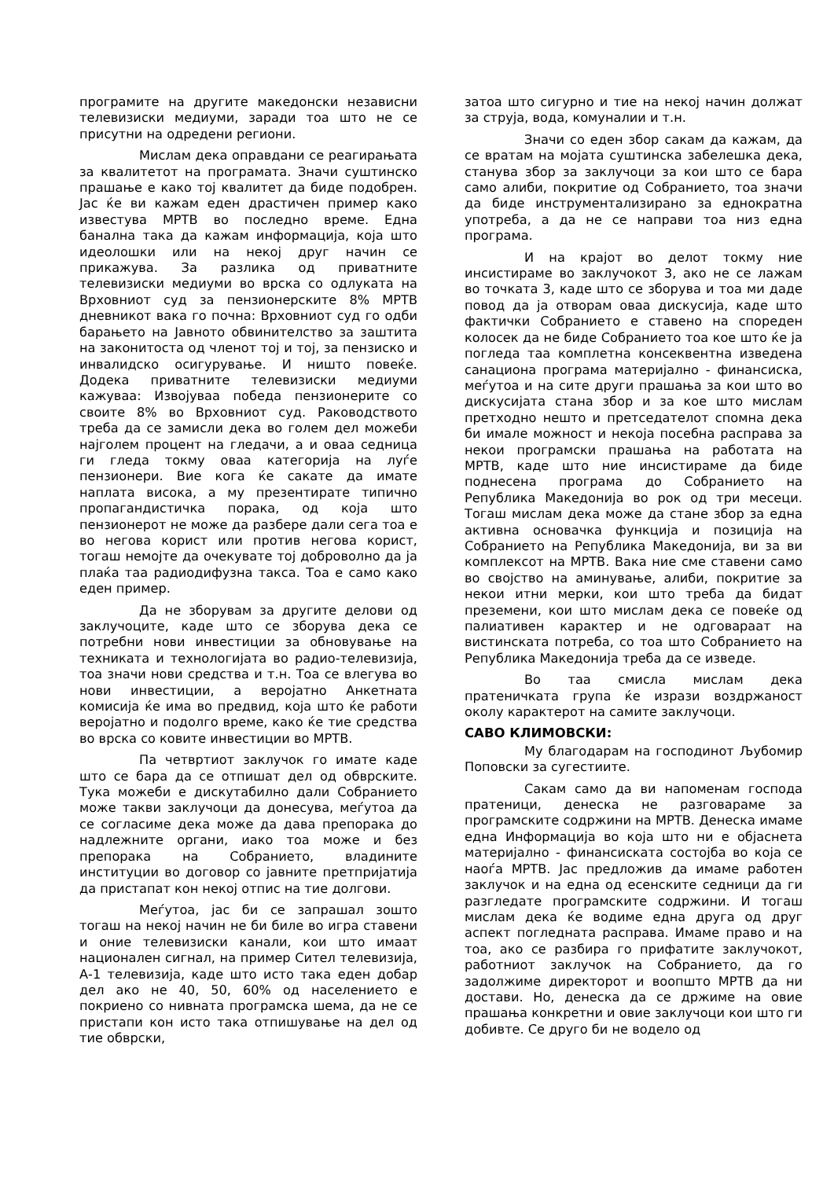програмите на другите македонски независни телевизиски медиуми, заради тоа што не се присутни на одредени региони.
Мислам дека оправдани се реагирањата за квалитетот на програмата. Значи суштинско прашање е како тој квалитет да биде подобрен. Јас ќе ви кажам еден драстичен пример како известува МРТВ во последно време. Една банална така да кажам информација, која што идеолошки или на некој друг начин се прикажува. За разлика од приватните телевизиски медиуми во врска со одлуката на Врховниот суд за пензионерските 8% МРТВ дневникот вака го почна: Врховниот суд го одби барањето на Јавното обвинителство за заштита на законитоста од членот тој и тој, за пензиско и инвалидско осигурување. И ништо повеќе. Додека приватните телевизиски медиуми кажуваа: Извојуваа победа пензионерите со своите 8% во Врховниот суд. Раководството треба да се замисли дека во голем дел можеби најголем процент на гледачи, а и оваа седница ги гледа токму оваа категорија на луѓе пензионери. Вие кога ќе сакате да имате наплата висока, а му презентирате типично пропагандистичка порака, од која што пензионерот не може да разбере дали сега тоа е во негова корист или против негова корист, тогаш немојте да очекувате тој доброволно да ја плаќа таа радиодифузна такса. Тоа е само како еден пример.
Да не зборувам за другите делови од заклучоците, каде што се зборува дека се потребни нови инвестиции за обновување на техниката и технологијата во радио-телевизија, тоа значи нови средства и т.н. Тоа се влегува во нови инвестиции, а веројатно Анкетната комисија ќе има во предвид, која што ќе работи веројатно и подолго време, како ќе тие средства во врска со ковите инвестиции во МРТВ.
Па четвртиот заклучок го имате каде што се бара да се отпишат дел од обврските. Тука можеби е дискутабилно дали Собранието може такви заклучоци да донесува, меѓутоа да се согласиме дека може да дава препорака до надлежните органи, иако тоа може и без препорака на Собранието, владините институции во договор со јавните претпријатија да пристапат кон некој отпис на тие долгови.
Меѓутоа, јас би се запрашал зошто тогаш на некој начин не би биле во игра ставени и оние телевизиски канали, кои што имаат национален сигнал, на пример Сител телевизија, А-1 телевизија, каде што исто така еден добар дел ако не 40, 50, 60% од населението е покриено со нивната програмска шема, да не се пристапи кон исто така отпишување на дел од тие обврски,
затоа што сигурно и тие на некој начин должат за струја, вода, комуналии и т.н.
Значи со еден збор сакам да кажам, да се вратам на мојата суштинска забелешка дека, станува збор за заклучоци за кои што се бара само алиби, покритие од Собранието, тоа значи да биде инструментализирано за еднократна употреба, а да не се направи тоа низ една програма.
И на крајот во делот токму ние инсистираме во заклучокот 3, ако не се лажам во точката 3, каде што се зборува и тоа ми даде повод да ја отворам оваа дискусија, каде што фактички Собранието е ставено на споредeн колосек да не биде Собранието тоа кое што ќе ја погледа таа комплетна консеквентна изведена санациона програма материјално - финансиска, меѓутоа и на сите други прашања за кои што во дискусијата стана збор и за кое што мислам претходно нешто и претседателот спомна дека би имале можност и некоја посебна расправа за некои програмски прашања на работата на МРТВ, каде што ние инсистираме да биде поднесена програма до Собранието на Република Македонија во рок од три месеци. Тогаш мислам дека може да стане збор за една активна основачка функција и позиција на Собранието на Република Македонија, ви за ви комплексот на МРТВ. Вака ние сме ставени само во својство на аминување, алиби, покритие за некои итни мерки, кои што треба да бидат преземени, кои што мислам дека се повеќе од палиативен карактер и не одговараат на вистинската потреба, со тоа што Собранието на Република Македонија треба да се изведе.
Во таа смисла мислам дека пратеничката група ќе изрази воздржаност околу карактерот на самите заклучоци.
САВО КЛИМОВСКИ:
Му благодарам на господинот Љубомир Поповски за сугестиите.
Сакам само да ви напоменам господа пратеници, денеска не разговараме за програмските содржини на МРТВ. Денеска имаме една Информација во која што ни е објаснета материјално - финансиската состојба во која се наоѓа МРТВ. Јас предложив да имаме работен заклучок и на една од есенските седници да ги разгледате програмските содржини. И тогаш мислам дека ќе водиме една друга од друг аспект погледната расправа. Имаме право и на тоа, ако се разбира го прифатите заклучокот, работниот заклучок на Собранието, да го задолжиме директорот и воопшто МРТВ да ни достави. Но, денеска да се држиме на овие прашања конкретни и овие заклучоци кои што ги добивте. Се друго би не водело од